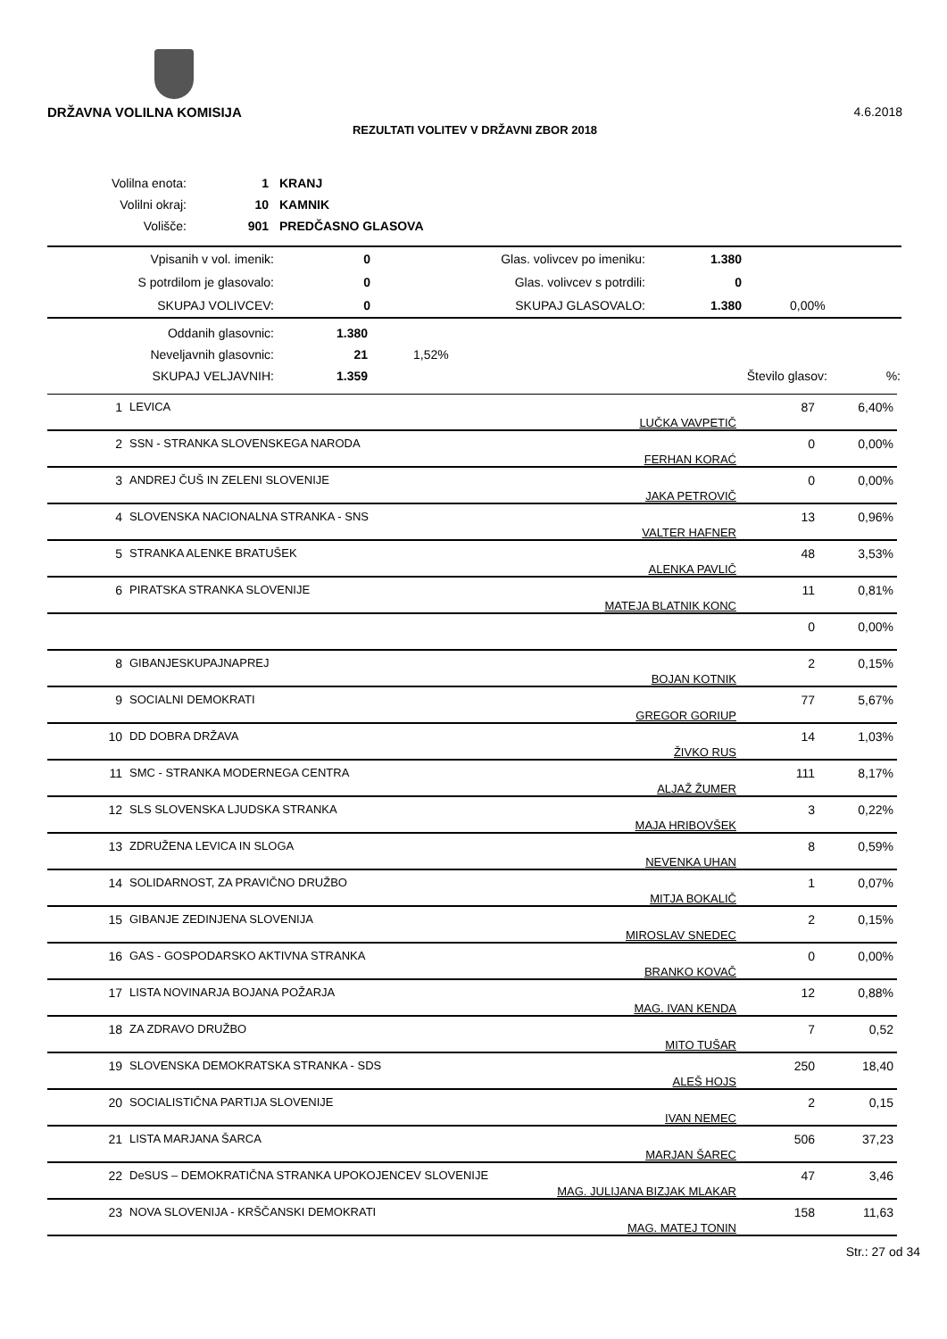DRŽAVNA VOLILNA KOMISIJA 4.6.2018
REZULTATI VOLITEV V DRŽAVNI ZBOR 2018
| Volilna enota: | 1 | KRANJ |
| Volilni okraj: | 10 | KAMNIK |
| Volišče: | 901 | PREDČASNO GLASOVA |
| Vpisanih v vol. imenik: | 0 | Glas. volivcev po imeniku: | 1.380 | |
| S potrdilom je glasovalo: | 0 | Glas. volivcev s potrdili: | 0 | |
| SKUPAJ VOLIVCEV: | 0 | SKUPAJ GLASOVALO: | 1.380 | 0,00% |
| Oddanih glasovnic: | 1.380 | | | |
| Neveljavnih glasovnic: | 21 | 1,52% | | |
| SKUPAJ VELJAVNIH: | 1.359 | | Število glasov: | %: |
| 1 | LEVICA | LUČKA VAVPETIČ | 87 | 6,40% |
| 2 | SSN - STRANKA SLOVENSKEGA NARODA | FERHAN KORAĆ | 0 | 0,00% |
| 3 | ANDREJ ČUŠ IN ZELENI SLOVENIJE | JAKA PETROVIČ | 0 | 0,00% |
| 4 | SLOVENSKA NACIONALNA STRANKA - SNS | VALTER HAFNER | 13 | 0,96% |
| 5 | STRANKA ALENKE BRATUŠEK | ALENKA PAVLIČ | 48 | 3,53% |
| 6 | PIRATSKA STRANKA SLOVENIJE | MATEJA BLATNIK KONC | 11 | 0,81% |
| | | | 0 | 0,00% |
| 8 | GIBANJESKUPAJNAPREJ | BOJAN KOTNIK | 2 | 0,15% |
| 9 | SOCIALNI DEMOKRATI | GREGOR GORIUP | 77 | 5,67% |
| 10 | DD DOBRA DRŽAVA | ŽIVKO RUS | 14 | 1,03% |
| 11 | SMC - STRANKA MODERNEGA CENTRA | ALJAŽ ŽUMER | 111 | 8,17% |
| 12 | SLS SLOVENSKA LJUDSKA STRANKA | MAJA HRIBOVŠEK | 3 | 0,22% |
| 13 | ZDRUŽENA LEVICA IN SLOGA | NEVENKA UHAN | 8 | 0,59% |
| 14 | SOLIDARNOST, ZA PRAVIČNO DRUŽBO | MITJA BOKALIČ | 1 | 0,07% |
| 15 | GIBANJE ZEDINJENA SLOVENIJA | MIROSLAV SNEDEC | 2 | 0,15% |
| 16 | GAS - GOSPODARSKO AKTIVNA STRANKA | BRANKO KOVAČ | 0 | 0,00% |
| 17 | LISTA NOVINARJA BOJANA POŽARJA | MAG. IVAN KENDA | 12 | 0,88% |
| 18 | ZA ZDRAVO DRUŽBO | MITO TUŠAR | 7 | 0,52 |
| 19 | SLOVENSKA DEMOKRATSKA STRANKA - SDS | ALEŠ HOJS | 250 | 18,40 |
| 20 | SOCIALISTIČNA PARTIJA SLOVENIJE | IVAN NEMEC | 2 | 0,15 |
| 21 | LISTA MARJANA ŠARCA | MARJAN ŠAREC | 506 | 37,23 |
| 22 | DeSUS – DEMOKRATIČNA STRANKA UPOKOJENCEV SLOVENIJE | MAG. JULIJANA BIZJAK MLAKAR | 47 | 3,46 |
| 23 | NOVA SLOVENIJA - KRŠČANSKI DEMOKRATI | MAG. MATEJ TONIN | 158 | 11,63 |
Str.: 27 od 34